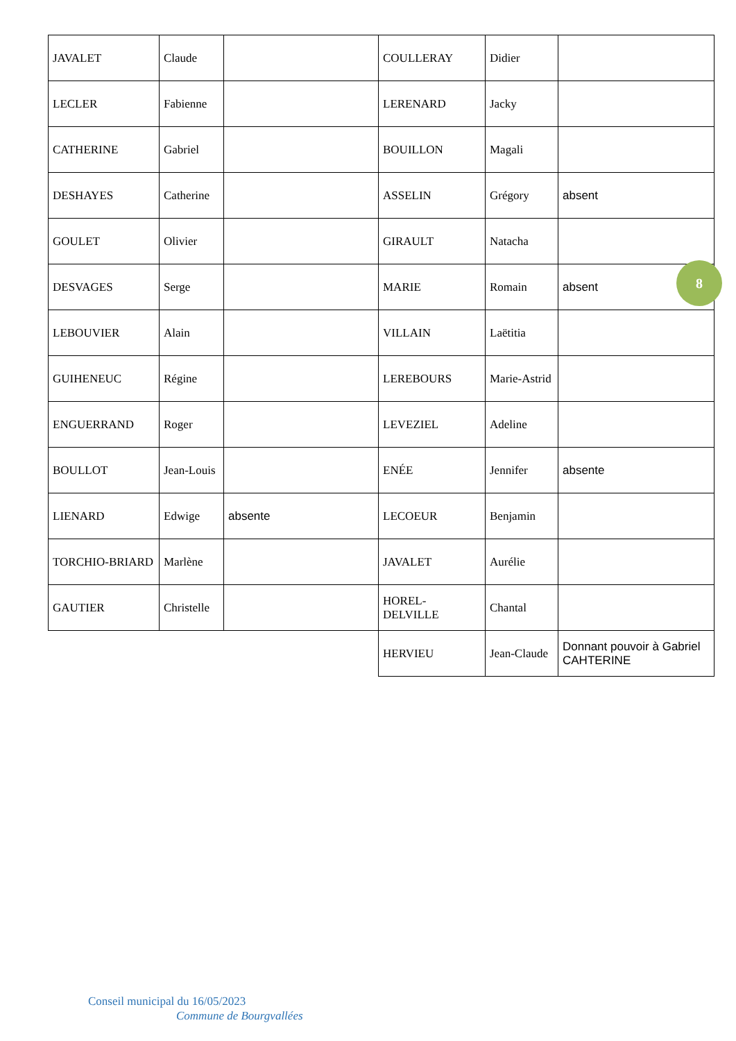| JAVALET | Claude | | COULLERAY | Didier | |
| LECLER | Fabienne | | LERENARD | Jacky | |
| CATHERINE | Gabriel | | BOUILLON | Magali | |
| DESHAYES | Catherine | | ASSELIN | Grégory | absent |
| GOULET | Olivier | | GIRAULT | Natacha | |
| DESVAGES | Serge | | MARIE | Romain | absent |
| LEBOUVIER | Alain | | VILLAIN | Laëtitia | |
| GUIHENEUC | Régine | | LEREBOURS | Marie-Astrid | |
| ENGUERRAND | Roger | | LEVEZIEL | Adeline | |
| BOULLOT | Jean-Louis | | ENÉE | Jennifer | absente |
| LIENARD | Edwige | absente | LECOEUR | Benjamin | |
| TORCHIO-BRIARD | Marlène | | JAVALET | Aurélie | |
| GAUTIER | Christelle | | HOREL-DELVILLE | Chantal | |
| | | | HERVIEU | Jean-Claude | Donnant pouvoir à Gabriel CAHTERINE |
8
Conseil municipal du 16/05/2023
Commune de Bourgvallées